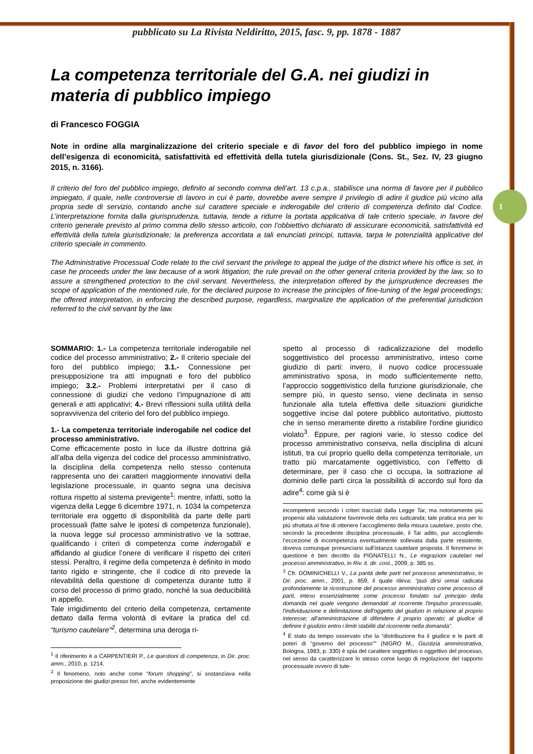pubblicato su La Rivista Neldiritto, 2015, fasc. 9, pp. 1878 - 1887
1
La competenza territoriale del G.A. nei giudizi in materia di pubblico impiego
di Francesco FOGGIA
Note in ordine alla marginalizzazione del criterio speciale e di favor del foro del pubblico impiego in nome dell’esigenza di economicità, satisfattività ed effettività della tutela giurisdizionale (Cons. St., Sez. IV, 23 giugno 2015, n. 3166).
Il criterio del foro del pubblico impiego, definito al secondo comma dell’art. 13 c.p.a., stabilisce una norma di favore per il pubblico impiegato, il quale, nelle controversie di lavoro in cui è parte, dovrebbe avere sempre il privilegio di adire il giudice più vicino alla propria sede di servizio, contando anche sul carattere speciale e inderogabile del criterio di competenza definito dal Codice. L’interpretazione fornita dalla giurisprudenza, tuttavia, tende a ridurre la portata applicativa di tale criterio speciale, in favore del criterio generale previsto al primo comma dello stesso articolo, con l’obbiettivo dichiarato di assicurare economicità, satisfattività ed effettività della tutela giurisdizionale; la preferenza accordata a tali enunciati principi, tuttavia, tarpa le potenzialità applicative del criterio speciale in commento.
The Administrative Processual Code relate to the civil servant the privilege to appeal the judge of the district where his office is set, in case he proceeds under the law because of a work litigation; the rule prevail on the other general criteria provided by the law, so to assure a strengthened protection to the civil servant. Nevertheless, the interpretation offered by the jurisprudence decreases the scope of application of the mentioned rule, for the declared purpose to increase the principles of fine-tuning of the legal proceedings; the offered interpretation, in enforcing the described purpose, regardless, marginalize the application of the preferential jurisdiction referred to the civil servant by the law.
SOMMARIO: 1.- La competenza territoriale inderogabile nel codice del processo amministrativo; 2.- Il criterio speciale del foro del pubblico impiego; 3.1.- Connessione per presupposizione tra atti impugnati e foro del pubblico impiego; 3.2.- Problemi interpretativi per il caso di connessione di giudizi che vedono l’impugnazione di atti generali e atti applicativi; 4.- Brevi riflessioni sulla utilità della sopravvivenza del criterio del foro del pubblico impiego.
1.- La competenza territoriale inderogabile nel codice del processo amministrativo.
Come efficacemente posto in luce da illustre dottrina già all’alba della vigenza del codice del processo amministrativo, la disciplina della competenza nello stesso contenuta rappresenta uno dei caratteri maggiormente innovativi della legislazione processuale, in quanto segna una decisiva rottura rispetto al sistema previgente<sup>1</sup>: mentre, infatti, sotto la vigenza della Legge 6 dicembre 1971, n. 1034 la competenza territoriale era oggetto di disponibilità da parte delle parti processuali (fatte salve le ipotesi di competenza funzionale), la nuova legge sul processo amministrativo ve la sottrae, qualificando i criteri di competenza come inderogabili e affidando al giudice l’onere di verificare il rispetto dei criteri stessi. Peraltro, il regime della competenza è definito in modo tanto rigido e stringente, che il codice di rito prevede la rilevabilità della questione di competenza durante tutto il corso del processo di primo grado, nonché la sua deducibilità in appello.
Tale irrigidimento del criterio della competenza, certamente dettato dalla ferma volontà di evitare la pratica del cd. “turismo cautelare”<sup>2</sup>, determina una deroga ri-
<sup>1</sup> Il riferimento è a CARPENTIERI P., Le questioni di competenza, in Dir. proc. amm., 2010, p. 1214.
<sup>2</sup> Il fenomeno, noto anche come “forum shopping”, si sostanziava nella proposizione dei giudizi presso fori, anche evidentemente
spetto al processo di radicalizzazione del modello soggettivistico del processo amministrativo, inteso come giudizio di parti: invero, il nuovo codice processuale amministrativo sposa, in modo sufficientemente netto, l’approccio soggettivistico della funzione giurisdizionale, che sempre più, in questo senso, viene declinata in senso funzionale alla tutela effettiva delle situazioni giuridiche soggettive incise dal potere pubblico autoritativo, piuttosto che in senso meramente diretto a ristabilire l'ordine giuridico violato<sup>3</sup>. Eppure, per ragioni varie, lo stesso codice del processo amministrativo conserva, nella disciplina di alcuni istituti, tra cui proprio quello della competenza territoriale, un tratto più marcatamente oggettivistico, con l’effetto di determinare, per il caso che ci occupa, la sottrazione al dominio delle parti circa la possibilità di accordo sul foro da adire<sup>4</sup>: come già si è
incompetenti secondo i criteri tracciati dalla Legge Tar, ma notoriamente più propensi alla valutazione favorevole della res iudicanda; tale pratica era per lo più sfruttata al fine di ottenere l’accoglimento della misura cautelare, posto che, secondo la precedente disciplina processuale, il Tar adito, pur accogliendo l’eccezione di incompetenza eventualmente sollevata dalla parte resistente, doveva comunque pronunciarsi sull’istanza cautelare proposta. Il fenomeno in questione è ben decritto da PIGNATELLI N., Le migrazioni cautelari nel processo amministrativo, in Riv. it. dir. cost., 2009, p. 385 ss.
<sup>3</sup> Cfr. DOMINICHELLI V., La parità delle parti nel processo amministrativo, in Dir. proc. amm., 2001, p. 859, il quale rileva: “può dirsi ormai radicata profondamente la ricostruzione del processo amministrativo come processo di parti, inteso essenzialmente come processo fondato sul principio della domanda nel quale vengono demandati al ricorrente l'impulso processuale, l'individuazione e delimitazione dell'oggetto del giudizio in relazione al proprio interesse; all'amministrazione di difendere il proprio operato; al giudice di definire il giudizio entro i limiti stabiliti dal ricorrente nella domanda”.
<sup>4</sup> È stato da tempo osservato che la “distribuzione fra il giudice e le parti di poteri di “governo del processo”” (NIGRO M., Giustizia amministrativa, Bologna, 1983, p. 330) è spia del carattere soggettivo o oggettivo del processo, nel senso da caratterizzare lo stesso come luogo di regolazione del rapporto processuale ovvero di tute-